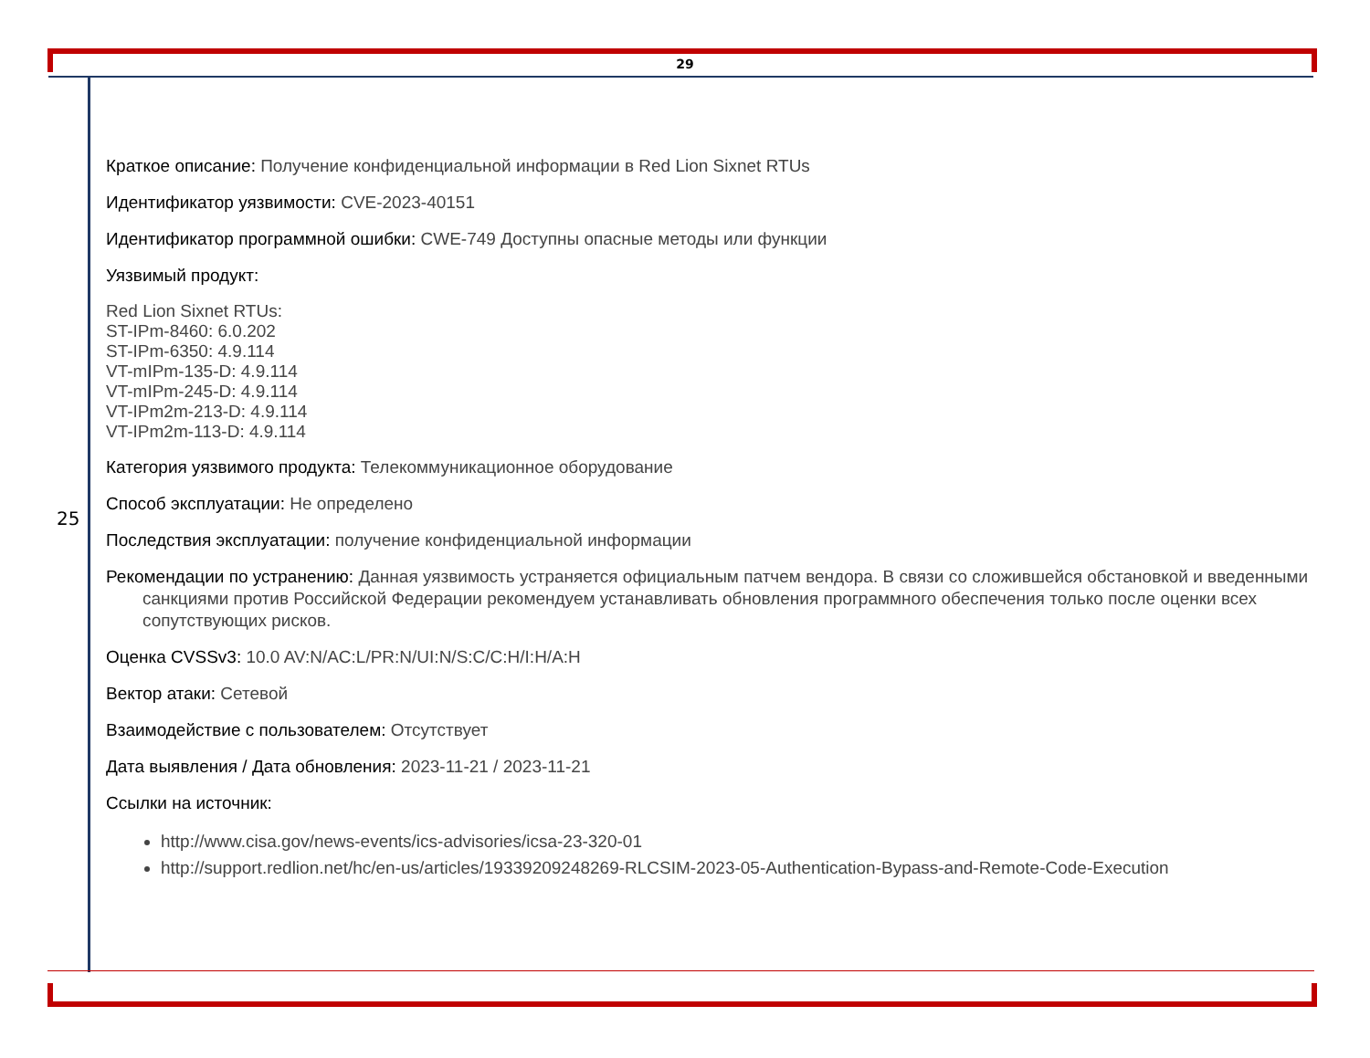29
25
Краткое описание: Получение конфиденциальной информации в Red Lion Sixnet RTUs
Идентификатор уязвимости: CVE-2023-40151
Идентификатор программной ошибки: CWE-749 Доступны опасные методы или функции
Уязвимый продукт:
Red Lion Sixnet RTUs:
ST-IPm-8460: 6.0.202
ST-IPm-6350: 4.9.114
VT-mIPm-135-D: 4.9.114
VT-mIPm-245-D: 4.9.114
VT-IPm2m-213-D: 4.9.114
VT-IPm2m-113-D: 4.9.114
Категория уязвимого продукта: Телекоммуникационное оборудование
Способ эксплуатации: Не определено
Последствия эксплуатации: получение конфиденциальной информации
Рекомендации по устранению: Данная уязвимость устраняется официальным патчем вендора. В связи со сложившейся обстановкой и введенными санкциями против Российской Федерации рекомендуем устанавливать обновления программного обеспечения только после оценки всех сопутствующих рисков.
Оценка CVSSv3: 10.0 AV:N/AC:L/PR:N/UI:N/S:C/C:H/I:H/A:H
Вектор атаки: Сетевой
Взаимодействие с пользователем: Отсутствует
Дата выявления / Дата обновления: 2023-11-21 / 2023-11-21
Ссылки на источник:
http://www.cisa.gov/news-events/ics-advisories/icsa-23-320-01
http://support.redlion.net/hc/en-us/articles/19339209248269-RLCSIM-2023-05-Authentication-Bypass-and-Remote-Code-Execution